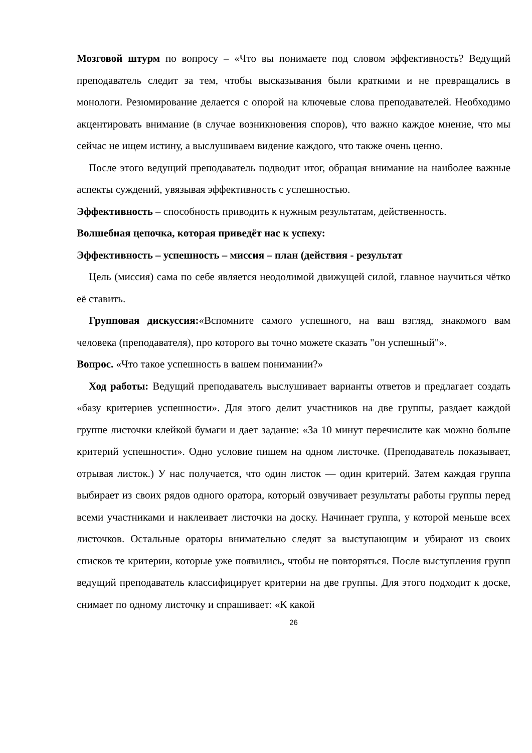Мозговой штурм по вопросу – «Что вы понимаете под словом эффективность? Ведущий преподаватель следит за тем, чтобы высказывания были краткими и не превращались в монологи. Резюмирование делается с опорой на ключевые слова преподавателей. Необходимо акцентировать внимание (в случае возникновения споров), что важно каждое мнение, что мы сейчас не ищем истину, а выслушиваем видение каждого, что также очень ценно.
После этого ведущий преподаватель подводит итог, обращая внимание на наиболее важные аспекты суждений, увязывая эффективность с успешностью.
Эффективность – способность приводить к нужным результатам, действенность.
Волшебная цепочка, которая приведёт нас к успеху:
Эффективность – успешность – миссия – план (действия - результат
Цель (миссия) сама по себе является неодолимой движущей силой, главное научиться чётко её ставить.
Групповая дискуссия:«Вспомните самого успешного, на ваш взгляд, знакомого вам человека (преподавателя), про которого вы точно можете сказать "он успешный"».
Вопрос. «Что такое успешность в вашем понимании?»
Ход работы: Ведущий преподаватель выслушивает варианты ответов и предлагает создать «базу критериев успешности». Для этого делит участников на две группы, раздает каждой группе листочки клейкой бумаги и дает задание: «За 10 минут перечислите как можно больше критерий успешности». Одно условие пишем на одном листочке. (Преподаватель показывает, отрывая листок.) У нас получается, что один листок — один критерий. Затем каждая группа выбирает из своих рядов одного оратора, который озвучивает результаты работы группы перед всеми участниками и наклеивает листочки на доску. Начинает группа, у которой меньше всех листочков. Остальные ораторы внимательно следят за выступающим и убирают из своих списков те критерии, которые уже появились, чтобы не повторяться. После выступления групп ведущий преподаватель классифицирует критерии на две группы. Для этого подходит к доске, снимает по одному листочку и спрашивает: «К какой
26